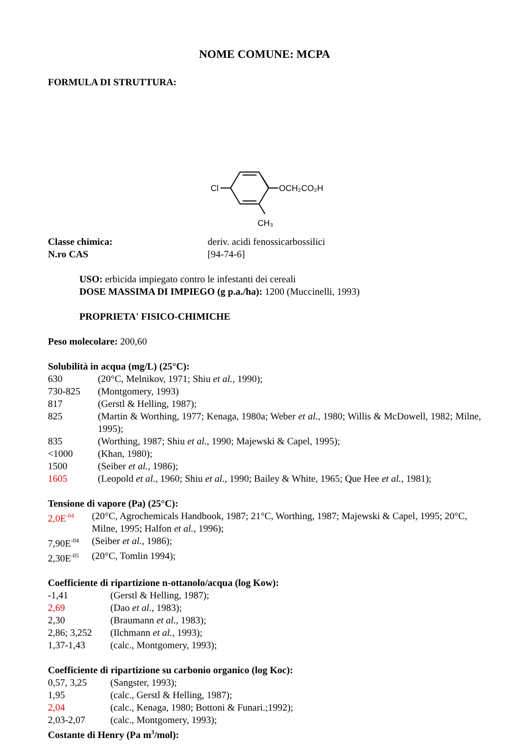NOME COMUNE: MCPA
FORMULA DI STRUTTURA:
Cl
OCH₂CO₂H
CH₃
| Classe chimica: | deriv. acidi fenossicarbossilici |
| N.ro CAS | [94-74-6] |
USO: erbicida impiegato contro le infestanti dei cereali
DOSE MASSIMA DI IMPIEGO (g p.a./ha): 1200 (Muccinelli, 1993)
PROPRIETA' FISICO-CHIMICHE
Peso molecolare: 200,60
Solubilità in acqua (mg/L) (25°C):
| 630 | (20°C, Melnikov, 1971; Shiu et al., 1990); |
| 730-825 | (Montgomery, 1993) |
| 817 | (Gerstl & Helling, 1987); |
| 825 | (Martin & Worthing, 1977; Kenaga, 1980a; Weber et al., 1980; Willis & McDowell, 1982; Milne, 1995); |
| 835 | (Worthing, 1987; Shiu et al., 1990; Majewski & Capel, 1995); |
| <1000 | (Khan, 1980); |
| 1500 | (Seiber et al., 1986); |
| 1605 | (Leopold et al., 1960; Shiu et al., 1990; Bailey & White, 1965; Que Hee et al., 1981); |
Tensione di vapore (Pa) (25°C):
| 2,0E<sup>-04</sup> | (20°C, Agrochemicals Handbook, 1987; 21°C, Worthing, 1987; Majewski & Capel, 1995; 20°C, Milne, 1995; Halfon et al., 1996); |
| 7,90E<sup>-04</sup> | (Seiber et al., 1986); |
| 2,30E<sup>-05</sup> | (20°C, Tomlin 1994); |
Coefficiente di ripartizione n-ottanolo/acqua (log Kow):
| -1,41 | (Gerstl & Helling, 1987); |
| 2,69 | (Dao et al., 1983); |
| 2,30 | (Braumann et al., 1983); |
| 2,86; 3,252 | (Ilchmann et al., 1993); |
| 1,37-1,43 | (calc., Montgomery, 1993); |
Coefficiente di ripartizione su carbonio organico (log Koc):
| 0,57, 3,25 | (Sangster, 1993); |
| 1,95 | (calc., Gerstl & Helling, 1987); |
| 2,04 | (calc., Kenaga, 1980; Bottoni & Funari.;1992); |
| 2,03-2,07 | (calc., Montgomery, 1993); |
Costante di Henry (Pa m<sup>3</sup>/mol):